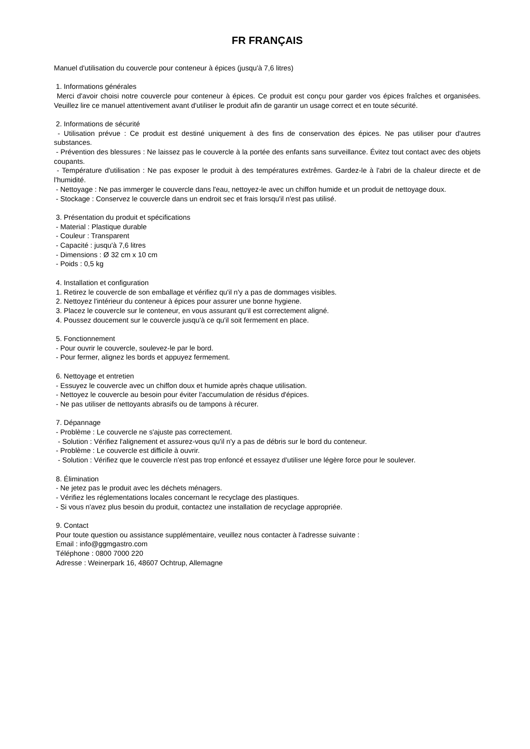FR FRANÇAIS
Manuel d'utilisation du couvercle pour conteneur à épices (jusqu'à 7,6 litres)
1. Informations générales
Merci d'avoir choisi notre couvercle pour conteneur à épices. Ce produit est conçu pour garder vos épices fraîches et organisées. Veuillez lire ce manuel attentivement avant d'utiliser le produit afin de garantir un usage correct et en toute sécurité.
2. Informations de sécurité
- Utilisation prévue : Ce produit est destiné uniquement à des fins de conservation des épices. Ne pas utiliser pour d'autres substances.
- Prévention des blessures : Ne laissez pas le couvercle à la portée des enfants sans surveillance. Évitez tout contact avec des objets coupants.
- Température d'utilisation : Ne pas exposer le produit à des températures extrêmes. Gardez-le à l'abri de la chaleur directe et de l'humidité.
- Nettoyage : Ne pas immerger le couvercle dans l'eau, nettoyez-le avec un chiffon humide et un produit de nettoyage doux.
- Stockage : Conservez le couvercle dans un endroit sec et frais lorsqu'il n'est pas utilisé.
3. Présentation du produit et spécifications
- Material : Plastique durable
- Couleur : Transparent
- Capacité : jusqu'à 7,6 litres
- Dimensions : Ø 32 cm x 10 cm
- Poids : 0,5 kg
4. Installation et configuration
1. Retirez le couvercle de son emballage et vérifiez qu'il n'y a pas de dommages visibles.
2. Nettoyez l'intérieur du conteneur à épices pour assurer une bonne hygiene.
3. Placez le couvercle sur le conteneur, en vous assurant qu'il est correctement aligné.
4. Poussez doucement sur le couvercle jusqu'à ce qu'il soit fermement en place.
5. Fonctionnement
- Pour ouvrir le couvercle, soulevez-le par le bord.
- Pour fermer, alignez les bords et appuyez fermement.
6. Nettoyage et entretien
- Essuyez le couvercle avec un chiffon doux et humide après chaque utilisation.
- Nettoyez le couvercle au besoin pour éviter l'accumulation de résidus d'épices.
- Ne pas utiliser de nettoyants abrasifs ou de tampons à récurer.
7. Dépannage
- Problème : Le couvercle ne s'ajuste pas correctement.
- Solution : Vérifiez l'alignement et assurez-vous qu'il n'y a pas de débris sur le bord du conteneur.
- Problème : Le couvercle est difficile à ouvrir.
- Solution : Vérifiez que le couvercle n'est pas trop enfoncé et essayez d'utiliser une légère force pour le soulever.
8. Élimination
- Ne jetez pas le produit avec les déchets ménagers.
- Vérifiez les réglementations locales concernant le recyclage des plastiques.
- Si vous n'avez plus besoin du produit, contactez une installation de recyclage appropriée.
9. Contact
Pour toute question ou assistance supplémentaire, veuillez nous contacter à l'adresse suivante :
Email : info@ggmgastro.com
Téléphone : 0800 7000 220
Adresse : Weinerpark 16, 48607 Ochtrup, Allemagne